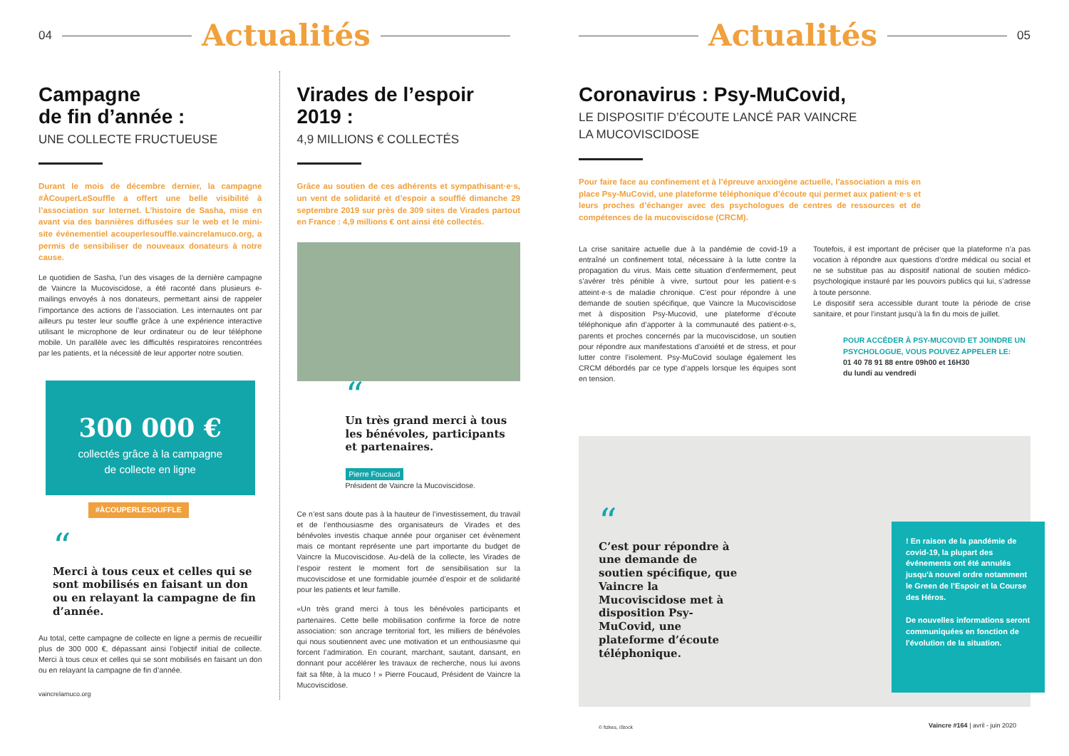04 Actualités
Campagne
de fin d’année :
UNE COLLECTE FRUCTUEUSE
Durant le mois de décembre dernier, la campagne #ÀCouperLeSouffle a offert une belle visibilité à l’association sur Internet. L’histoire de Sasha, mise en avant via des bannières diffusées sur le web et le mini-site événementiel acouperlesouffle.vaincrelamuco.org, a permis de sensibiliser de nouveaux donateurs à notre cause.
Le quotidien de Sasha, l’un des visages de la dernière campagne de Vaincre la Mucoviscidose, a été raconté dans plusieurs e-mailings envoyés à nos donateurs, permettant ainsi de rappeler l’importance des actions de l’association. Les internautes ont par ailleurs pu tester leur souffle grâce à une expérience interactive utilisant le microphone de leur ordinateur ou de leur téléphone mobile. Un parallèle avec les difficultés respiratoires rencontrées par les patients, et la nécessité de leur apporter notre soutien.
300 000 €
collectés grâce à la campagne
de collecte en ligne
#ÀCOUPERLESOUFFLE
“
Merci à tous ceux et celles qui se sont mobilisés en faisant un don ou en relayant la campagne de fin d’année.
Au total, cette campagne de collecte en ligne a permis de recueillir plus de 300 000 €, dépassant ainsi l’objectif initial de collecte. Merci à tous ceux et celles qui se sont mobilisés en faisant un don ou en relayant la campagne de fin d’année.
vaincrelamuco.org
Virades de l’espoir 2019 :
4,9 MILLIONS € COLLECTÉS
Grâce au soutien de ces adhérents et sympathisant·e·s, un vent de solidarité et d’espoir a soufflé dimanche 29 septembre 2019 sur près de 309 sites de Virades partout en France : 4,9 millions € ont ainsi été collectés.
“
Un très grand merci à tous les bénévoles, participants et partenaires.
Pierre Foucaud
Président de Vaincre la Mucoviscidose.
Ce n’est sans doute pas à la hauteur de l’investissement, du travail et de l’enthousiasme des organisateurs de Virades et des bénévoles investis chaque année pour organiser cet évènement mais ce montant représente une part importante du budget de Vaincre la Mucoviscidose. Au-delà de la collecte, les Virades de l’espoir restent le moment fort de sensibilisation sur la mucoviscidose et une formidable journée d’espoir et de solidarité pour les patients et leur famille.
«Un très grand merci à tous les bénévoles participants et partenaires. Cette belle mobilisation confirme la force de notre association: son ancrage territorial fort, les milliers de bénévoles qui nous soutiennent avec une motivation et un enthousiasme qui forcent l’admiration. En courant, marchant, sautant, dansant, en donnant pour accélérer les travaux de recherche, nous lui avons fait sa fête, à la muco ! » Pierre Foucaud, Président de Vaincre la Mucoviscidose.
Actualités 05
Coronavirus : Psy-MuCovid,
LE DISPOSITIF D’ÉCOUTE LANCÉ PAR VAINCRE
LA MUCOVISCIDOSE
Pour faire face au confinement et à l’épreuve anxiogène actuelle, l’association a mis en place Psy-MuCovid, une plateforme téléphonique d’écoute qui permet aux patient·e·s et leurs proches d’échanger avec des psychologues de centres de ressources et de compétences de la mucoviscidose (CRCM).
La crise sanitaire actuelle due à la pandémie de covid-19 a entraîné un confinement total, nécessaire à la lutte contre la propagation du virus. Mais cette situation d’enfermement, peut s’avérer très pénible à vivre, surtout pour les patient·e·s atteint·e·s de maladie chronique. C’est pour répondre à une demande de soutien spécifique, que Vaincre la Mucoviscidose met à disposition Psy-Mucovid, une plateforme d’écoute téléphonique afin d’apporter à la communauté des patient·e·s, parents et proches concernés par la mucoviscidose, un soutien pour répondre aux manifestations d’anxiété et de stress, et pour lutter contre l’isolement. Psy-MuCovid soulage également les CRCM débordés par ce type d’appels lorsque les équipes sont en tension.
Toutefois, il est important de préciser que la plateforme n’a pas vocation à répondre aux questions d’ordre médical ou social et ne se substitue pas au dispositif national de soutien médico-psychologique instauré par les pouvoirs publics qui lui, s’adresse à toute personne.
Le dispositif sera accessible durant toute la période de crise sanitaire, et pour l’instant jusqu’à la fin du mois de juillet.
POUR ACCÉDER À PSY-MUCOVID ET JOINDRE UN PSYCHOLOGUE, VOUS POUVEZ APPELER LE:
01 40 78 91 88 entre 09h00 et 16H30
du lundi au vendredi
“
C’est pour répondre à une demande de soutien spécifique, que Vaincre la Mucoviscidose met à disposition Psy-MuCovid, une plateforme d’écoute téléphonique.
© fizkes, iStock
! En raison de la pandémie de covid-19, la plupart des événements ont été annulés jusqu'à nouvel ordre notamment le Green de l’Espoir et la Course des Héros.
De nouvelles informations seront communiquées en fonction de l'évolution de la situation.
Vaincre #164 | avril - juin 2020